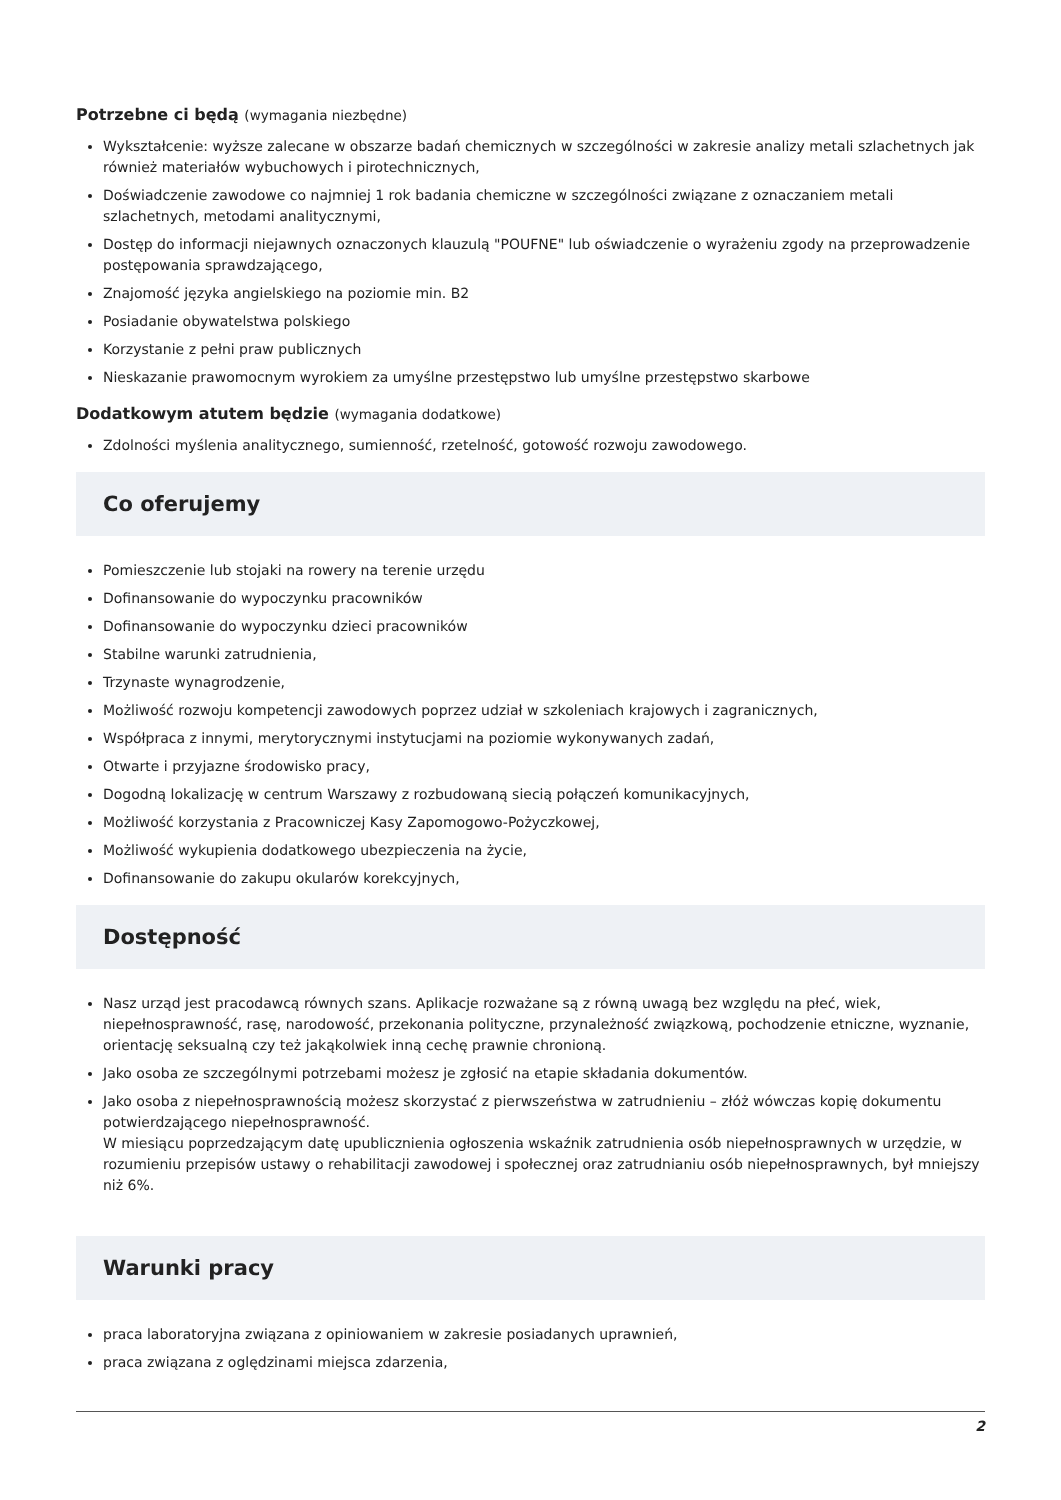Potrzebne ci będą (wymagania niezbędne)
Wykształcenie: wyższe zalecane w obszarze badań chemicznych w szczególności w zakresie analizy metali szlachetnych jak również materiałów wybuchowych i pirotechnicznych,
Doświadczenie zawodowe co najmniej 1 rok badania chemiczne w szczególności związane z oznaczaniem metali szlachetnych, metodami analitycznymi,
Dostęp do informacji niejawnych oznaczonych klauzulą "POUFNE" lub oświadczenie o wyrażeniu zgody na przeprowadzenie postępowania sprawdzającego,
Znajomość języka angielskiego na poziomie min. B2
Posiadanie obywatelstwa polskiego
Korzystanie z pełni praw publicznych
Nieskazanie prawomocnym wyrokiem za umyślne przestępstwo lub umyślne przestępstwo skarbowe
Dodatkowym atutem będzie (wymagania dodatkowe)
Zdolności myślenia analitycznego, sumienność, rzetelność, gotowość rozwoju zawodowego.
Co oferujemy
Pomieszczenie lub stojaki na rowery na terenie urzędu
Dofinansowanie do wypoczynku pracowników
Dofinansowanie do wypoczynku dzieci pracowników
Stabilne warunki zatrudnienia,
Trzynaste wynagrodzenie,
Możliwość rozwoju kompetencji zawodowych poprzez udział w szkoleniach krajowych i zagranicznych,
Współpraca z innymi, merytorycznymi instytucjami na poziomie wykonywanych zadań,
Otwarte i przyjazne środowisko pracy,
Dogodną lokalizację w centrum Warszawy z rozbudowaną siecią połączeń komunikacyjnych,
Możliwość korzystania z Pracowniczej Kasy Zapomogowo-Pożyczkowej,
Możliwość wykupienia dodatkowego ubezpieczenia na życie,
Dofinansowanie do zakupu okularów korekcyjnych,
Dostępność
Nasz urząd jest pracodawcą równych szans. Aplikacje rozważane są z równą uwagą bez względu na płeć, wiek, niepełnosprawność, rasę, narodowość, przekonania polityczne, przynależność związkową, pochodzenie etniczne, wyznanie, orientację seksualną czy też jakąkolwiek inną cechę prawnie chronioną.
Jako osoba ze szczególnymi potrzebami możesz je zgłosić na etapie składania dokumentów.
Jako osoba z niepełnosprawnością możesz skorzystać z pierwszeństwa w zatrudnieniu – złóż wówczas kopię dokumentu potwierdzającego niepełnosprawność.
W miesiącu poprzedzającym datę upublicznienia ogłoszenia wskaźnik zatrudnienia osób niepełnosprawnych w urzędzie, w rozumieniu przepisów ustawy o rehabilitacji zawodowej i społecznej oraz zatrudnianiu osób niepełnosprawnych, był mniejszy niż 6%.
Warunki pracy
praca laboratoryjna związana z opiniowaniem w zakresie posiadanych uprawnień,
praca związana z oględzinami miejsca zdarzenia,
2